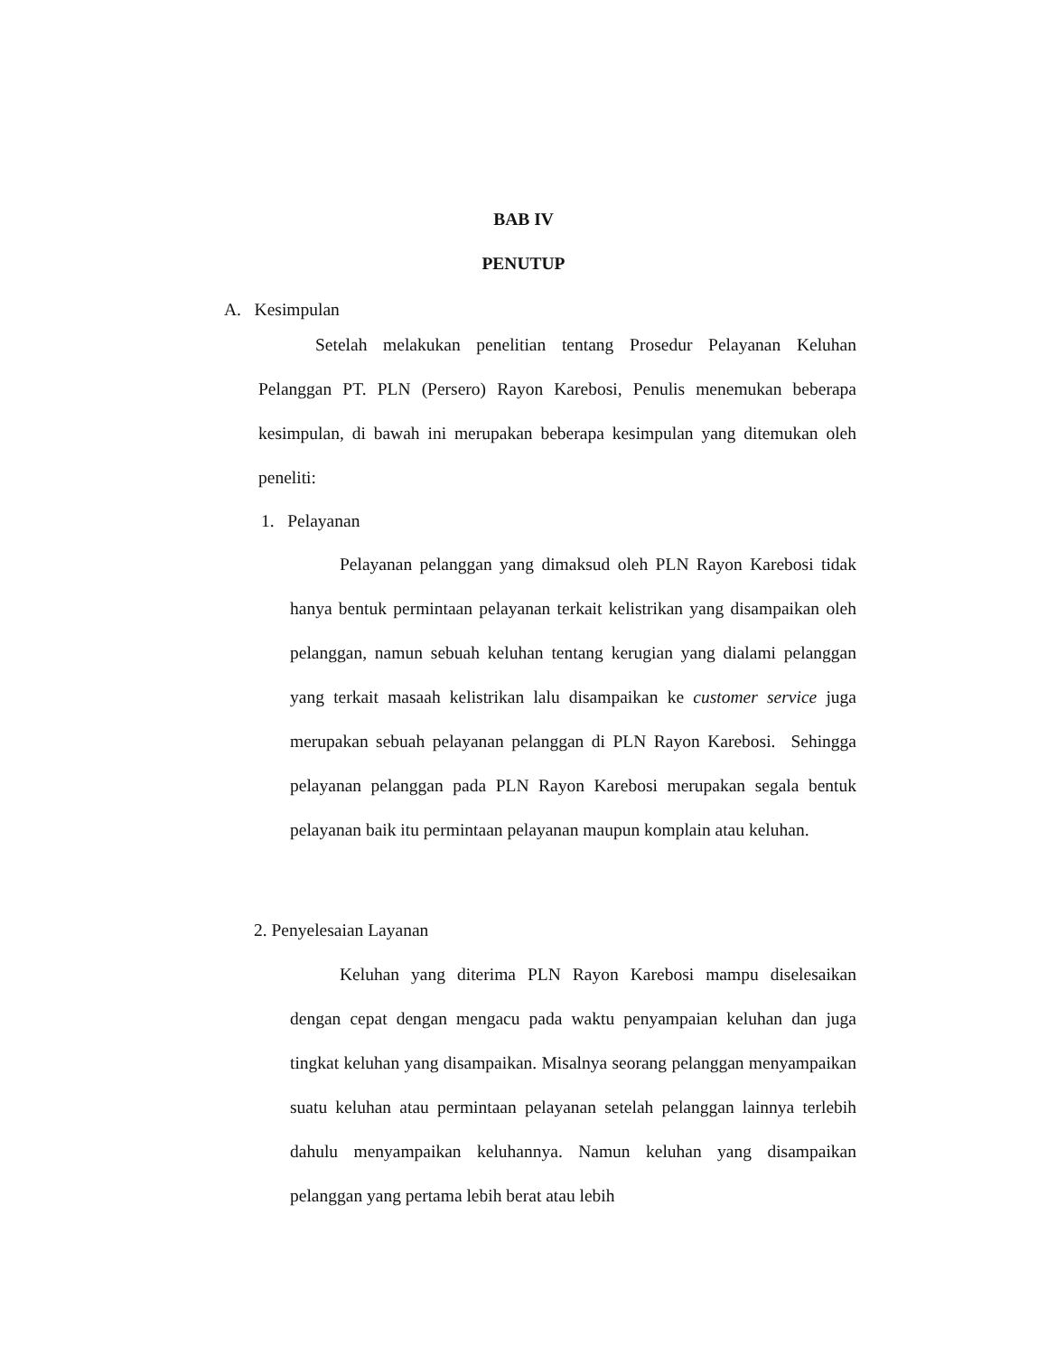BAB IV
PENUTUP
A. Kesimpulan
Setelah melakukan penelitian tentang Prosedur Pelayanan Keluhan Pelanggan PT. PLN (Persero) Rayon Karebosi, Penulis menemukan beberapa kesimpulan, di bawah ini merupakan beberapa kesimpulan yang ditemukan oleh peneliti:
1. Pelayanan
Pelayanan pelanggan yang dimaksud oleh PLN Rayon Karebosi tidak hanya bentuk permintaan pelayanan terkait kelistrikan yang disampaikan oleh pelanggan, namun sebuah keluhan tentang kerugian yang dialami pelanggan yang terkait masaah kelistrikan lalu disampaikan ke customer service juga merupakan sebuah pelayanan pelanggan di PLN Rayon Karebosi. Sehingga pelayanan pelanggan pada PLN Rayon Karebosi merupakan segala bentuk pelayanan baik itu permintaan pelayanan maupun komplain atau keluhan.
2. Penyelesaian Layanan
Keluhan yang diterima PLN Rayon Karebosi mampu diselesaikan dengan cepat dengan mengacu pada waktu penyampaian keluhan dan juga tingkat keluhan yang disampaikan. Misalnya seorang pelanggan menyampaikan suatu keluhan atau permintaan pelayanan setelah pelanggan lainnya terlebih dahulu menyampaikan keluhannya. Namun keluhan yang disampaikan pelanggan yang pertama lebih berat atau lebih